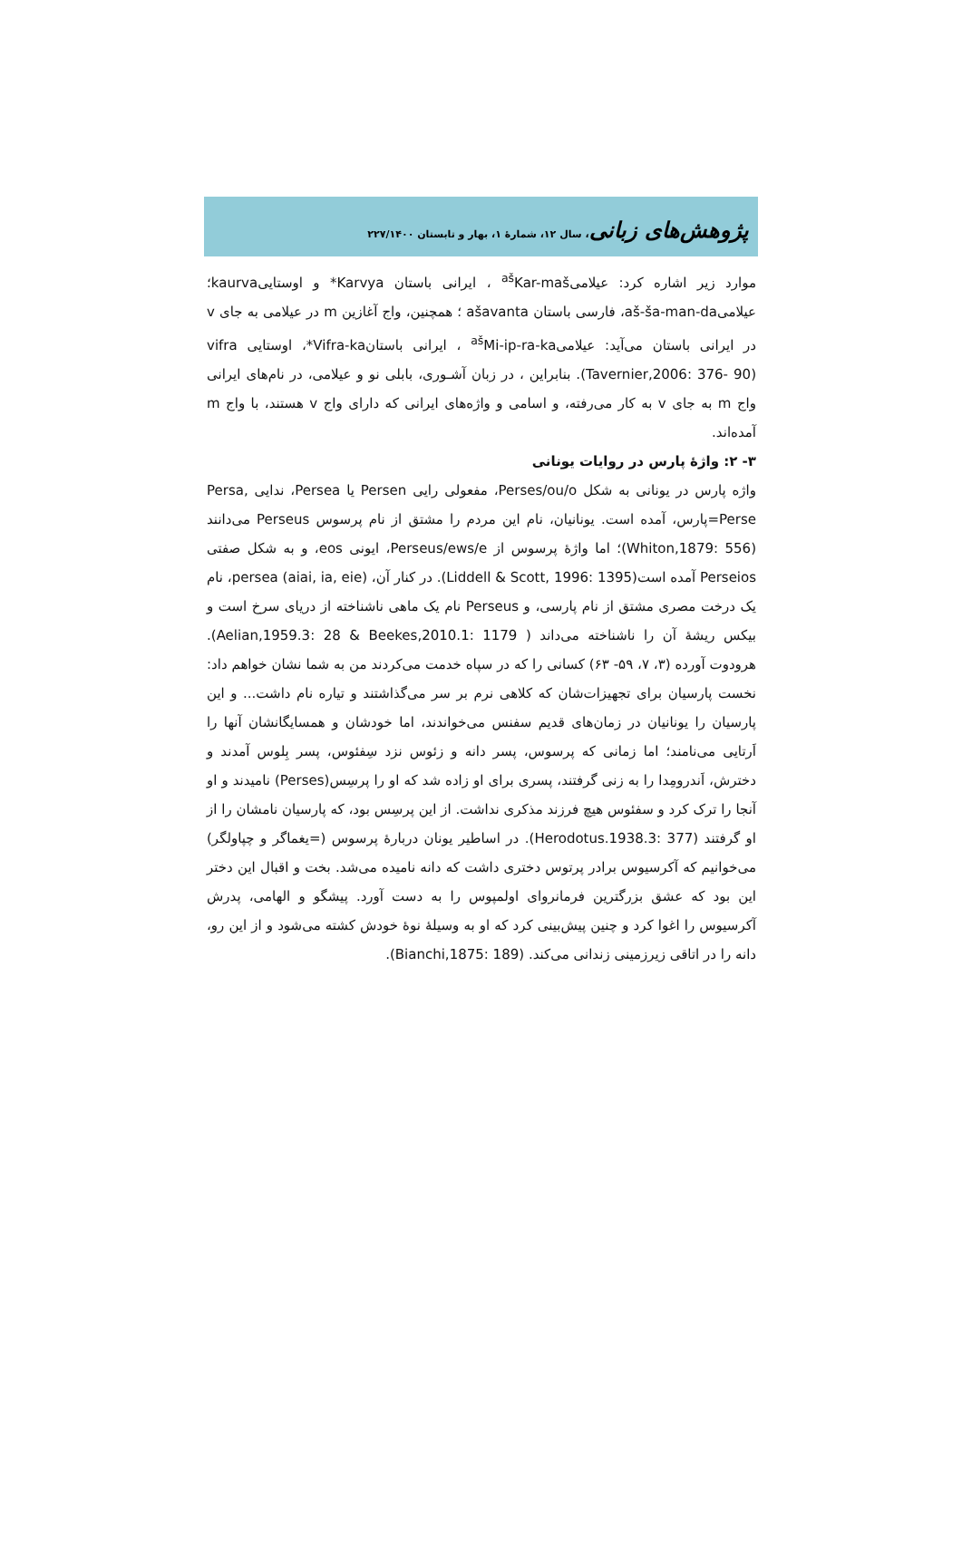پژوهش‌های زبانی، سال ۱۲، شمارۀ ۱، بهار و تابستان ۲۲۷/۱۴۰۰
موارد زیر اشاره کرد: عیلامی<sup>aš</sup>Kar-maš ، ایرانی باستان Karvya* و اوستاییkaurva؛ عیلامیaš-ša-man-da، فارسی باستان ašavanta ؛ همچنین، واج آغازین m در عیلامی به جای v در ایرانی باستان می‌آید: عیلامی<sup>aš</sup>Mi-ip-ra-ka ، ایرانی باستانVifra-ka*، اوستایی vifra (Tavernier,2006: 376- 90). بنابراین ، در زبان آشـوری، بابلی نو و عیلامی، در نام‌های ایرانی واج m به جای v به کار می‌رفته، و اسامی و واژه‌های ایرانی که دارای واج v هستند، با واج m آمده‌اند.
۳- ۲: واژۀ پارس در روایات یونانی
واژه پارس در یونانی به شکل Perses/ou/o، مفعولی رایی Persen یا Persea، ندایی Persa, Perse=پارس، آمده است. یونانیان، نام این مردم را مشتق از نام پرسوس Perseus می‌دانند (Whiton,1879: 556)؛ اما واژۀ پرسوس از Perseus/ews/e، ایونی eos، و به شکل صفتی Perseios آمده است(Liddell & Scott, 1996: 1395). در کنار آن، persea (aiai, ia, eie)، نام یک درخت مصری مشتق از نام پارسی، و Perseus نام یک ماهی ناشناخته از دریای سرخ است و بیکس ریشۀ آن را ناشناخته می‌داند ( Aelian,1959.3: 28 & Beekes,2010.1: 1179). هرودوت آورده (۳، ۷، ۵۹- ۶۳) کسانی را که در سپاه خدمت می‌کردند من به شما نشان خواهم داد: نخست پارسیان برای تجهیزات‌شان که کلاهی نرم بر سر می‌گذاشتند و تیاره نام داشت... و این پارسیان را یونانیان در زمان‌های قدیم سفنس می‌خواندند، اما خودشان و همسایگانشان آنها را اَرتایی می‌نامند؛ اما زمانی که پرسوس، پسر دانه و زئوس نزد سِفئوس، پسر بِلوس آمدند و دخترش، اَندرومِدا را به زنی گرفتند، پسری برای او زاده شد که او را پرسِس(Perses) نامیدند و او آنجا را ترک کرد و سفئوس هیچ فرزند مذکری نداشت. از این پرسِس بود، که پارسیان نامشان را از او گرفتند (Herodotus.1938.3: 377). در اساطیر یونان دربارۀ پرسوس (=یغماگر و چپاولگر) می‌خوانیم که آکرسیوس برادر پرتوس دختری داشت که دانه نامیده می‌شد. بخت و اقبال این دختر این بود که عشق بزرگترین فرمانروای اولمپوس را به دست آورد. پیشگو و الهامی، پدرش آکرسیوس را اغوا کرد و چنین پیش‌بینی کرد که او به وسیلۀ نوۀ خودش کشته می‌شود و از این رو، دانه را در اتاقی زیرزمینی زندانی می‌کند. (Bianchi,1875: 189).